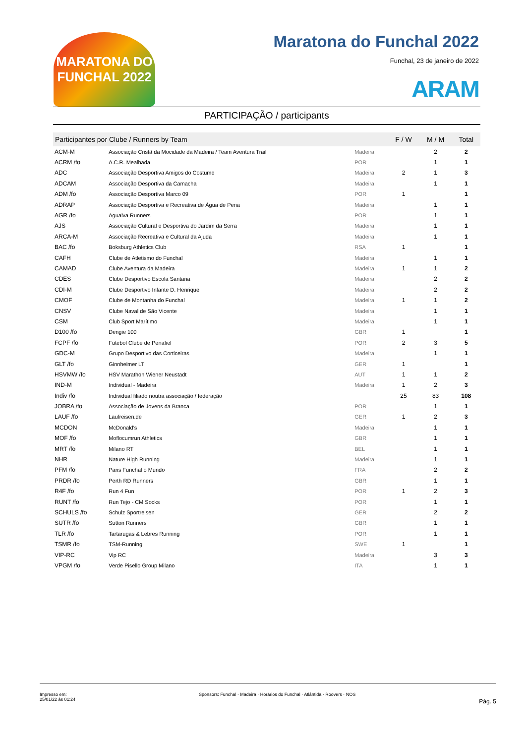MARATONA DO FUNCHAL 2022
Maratona do Funchal 2022
Funchal, 23 de janeiro de 2022
ARAM
PARTICIPAÇÃO / participants
| Participantes por Clube / Runners by Team | | | F / W | M / M | Total |
| --- | --- | --- | --- | --- | --- |
| ACM-M | Associação Cristã da Mocidade da Madeira / Team Aventura Trail | Madeira | | 2 | 2 |
| ACRM /fo | A.C.R. Mealhada | POR | | 1 | 1 |
| ADC | Associação Desportiva Amigos do Costume | Madeira | 2 | 1 | 3 |
| ADCAM | Associação Desportiva da Camacha | Madeira | | 1 | 1 |
| ADM /fo | Associação Desportiva Marco 09 | POR | 1 | | 1 |
| ADRAP | Associação Desportiva e Recreativa de Água de Pena | Madeira | | 1 | 1 |
| AGR /fo | Agualva Runners | POR | | 1 | 1 |
| AJS | Associação Cultural e Desportiva do Jardim da Serra | Madeira | | 1 | 1 |
| ARCA-M | Associação Recreativa e Cultural da Ajuda | Madeira | | 1 | 1 |
| BAC /fo | Boksburg Athletics Club | RSA | 1 | | 1 |
| CAFH | Clube de Atletismo do Funchal | Madeira | | 1 | 1 |
| CAMAD | Clube Aventura da Madeira | Madeira | 1 | 1 | 2 |
| CDES | Clube Desportivo Escola Santana | Madeira | | 2 | 2 |
| CDI-M | Clube Desportivo Infante D. Henrique | Madeira | | 2 | 2 |
| CMOF | Clube de Montanha do Funchal | Madeira | 1 | 1 | 2 |
| CNSV | Clube Naval de São Vicente | Madeira | | 1 | 1 |
| CSM | Club Sport Marítimo | Madeira | | 1 | 1 |
| D100 /fo | Dengie 100 | GBR | 1 | | 1 |
| FCPF /fo | Futebol Clube de Penafiel | POR | 2 | 3 | 5 |
| GDC-M | Grupo Desportivo das Corticeiras | Madeira | | 1 | 1 |
| GLT /fo | Ginnheimer LT | GER | 1 | | 1 |
| HSVMW /fo | HSV Marathon Wiener Neustadt | AUT | 1 | 1 | 2 |
| IND-M | Individual - Madeira | Madeira | 1 | 2 | 3 |
| Indiv /fo | Individual filiado noutra associação / federação | | 25 | 83 | 108 |
| JOBRA /fo | Associação de Jovens da Branca | POR | | 1 | 1 |
| LAUF /fo | Laufreisen.de | GER | 1 | 2 | 3 |
| MCDON | McDonald's | Madeira | | 1 | 1 |
| MOF /fo | Moflocumrun Athletics | GBR | | 1 | 1 |
| MRT /fo | Milano RT | BEL | | 1 | 1 |
| NHR | Nature High Running | Madeira | | 1 | 1 |
| PFM /fo | Paris Funchal o Mundo | FRA | | 2 | 2 |
| PRDR /fo | Perth RD Runners | GBR | | 1 | 1 |
| R4F /fo | Run 4 Fun | POR | 1 | 2 | 3 |
| RUNT /fo | Run Tejo - CM Socks | POR | | 1 | 1 |
| SCHULS /fo | Schulz Sportreisen | GER | | 2 | 2 |
| SUTR /fo | Sutton Runners | GBR | | 1 | 1 |
| TLR /fo | Tartarugas & Lebres Running | POR | | 1 | 1 |
| TSMR /fo | TSM-Running | SWE | 1 | | 1 |
| VIP-RC | Vip RC | Madeira | | 3 | 3 |
| VPGM /fo | Verde Pisello Group Milano | ITA | | 1 | 1 |
Impresso em:
25/01/22 às 01:24
Sponsors: Funchal · Madeira · Horários do Funchal · Atlântida · Roovers · NOS
Pág. 5